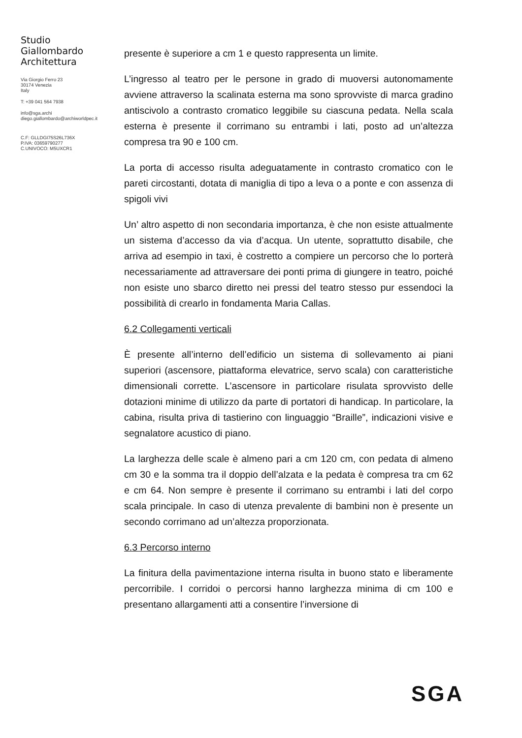Studio
Giallombardo
Architettura
Via Giorgio Ferro 23
30174 Venezia
Italy
T: +39 041 564 7938
info@sga.archi
diego.giallombardo@archiworldpec.it
C.F: GLLDGI75S26L736X
P.IVA: 03659790277
C.UNIVOCO: M5UXCR1
presente è superiore a cm 1 e questo rappresenta un limite.
L’ingresso al teatro per le persone in grado di muoversi autonomamente avviene attraverso la scalinata esterna ma sono sprovviste di marca gradino antiscivolo a contrasto cromatico leggibile su ciascuna pedata. Nella scala esterna è presente il corrimano su entrambi i lati, posto ad un’altezza compresa tra 90 e 100 cm.
La porta di accesso risulta adeguatamente in contrasto cromatico con le pareti circostanti, dotata di maniglia di tipo a leva o a ponte e con assenza di spigoli vivi
Un’ altro aspetto di non secondaria importanza, è che non esiste attualmente un sistema d’accesso da via d’acqua. Un utente, soprattutto disabile, che arriva ad esempio in taxi, è costretto a compiere un percorso che lo porterà necessariamente ad attraversare dei ponti prima di giungere in teatro, poiché non esiste uno sbarco diretto nei pressi del teatro stesso pur essendoci la possibilità di crearlo in fondamenta Maria Callas.
6.2 Collegamenti verticali
È presente all’interno dell’edificio un sistema di sollevamento ai piani superiori (ascensore, piattaforma elevatrice, servo scala) con caratteristiche dimensionali corrette. L’ascensore in particolare risulata sprovvisto delle dotazioni minime di utilizzo da parte di portatori di handicap. In particolare, la cabina, risulta priva di tastierino con linguaggio “Braille”, indicazioni visive e segnalatore acustico di piano.
La larghezza delle scale è almeno pari a cm 120 cm, con pedata di almeno cm 30 e la somma tra il doppio dell’alzata e la pedata è compresa tra cm 62 e cm 64. Non sempre è presente il corrimano su entrambi i lati del corpo scala principale. In caso di utenza prevalente di bambini non è presente un secondo corrimano ad un’altezza proporzionata.
6.3 Percorso interno
La finitura della pavimentazione interna risulta in buono stato e liberamente percorribile. I corridoi o percorsi hanno larghezza minima di cm 100 e presentano allargamenti atti a consentire l’inversione di
SGA